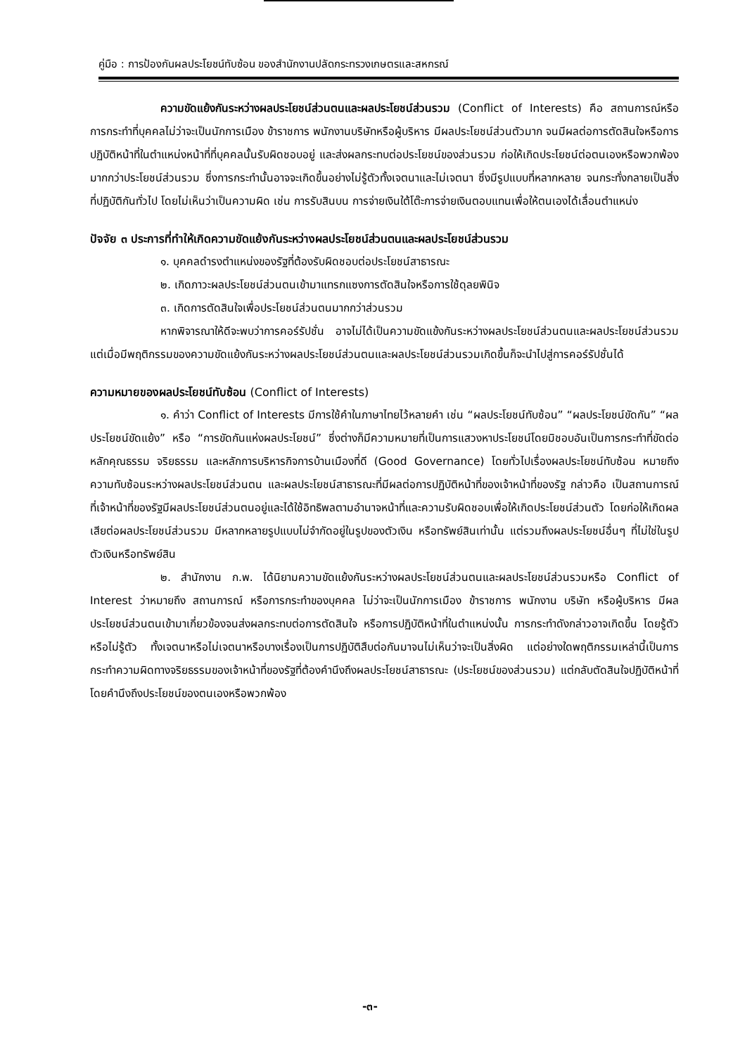คู่มือ : การป้องกันผลประโยชน์ทับซ้อน ของสำนักงานปลัดกระทรวงเกษตรและสหกรณ์
ความขัดแย้งกันระหว่างผลประโยชน์ส่วนตนและผลประโยชน์ส่วนรวม (Conflict of Interests) คือ สถานการณ์หรือการกระทำที่บุคคลไม่ว่าจะเป็นนักการเมือง ข้าราชการ พนักงานบริษัทหรือผู้บริหาร มีผลประโยชน์ส่วนตัวมาก จนมีผลต่อการตัดสินใจหรือการปฏิบัติหน้าที่ในตำแหน่งหน้าที่ที่บุคคลนั้นรับผิดชอบอยู่ และส่งผลกระทบต่อประโยชน์ของส่วนรวม ก่อให้เกิดประโยชน์ต่อตนเองหรือพวกพ้องมากกว่าประโยชน์ส่วนรวม ซึ่งการกระทำนั้นอาจจะเกิดขึ้นอย่างไม่รู้ตัวทั้งเจตนาและไม่เจตนา ซึ่งมีรูปแบบที่หลากหลาย จนกระทั่งกลายเป็นสิ่งที่ปฏิบัติกันทั่วไป โดยไม่เห็นว่าเป็นความผิด เช่น การรับสินบน การจ่ายเงินใต้โต๊ะการจ่ายเงินตอบแทนเพื่อให้ตนเองได้เลื่อนตำแหน่ง
ปัจจัย ๓ ประการที่ทำให้เกิดความขัดแย้งกันระหว่างผลประโยชน์ส่วนตนและผลประโยชน์ส่วนรวม
๑. บุคคลดำรงตำแหน่งของรัฐที่ต้องรับผิดชอบต่อประโยชน์สาธารณะ
๒. เกิดภาวะผลประโยชน์ส่วนตนเข้ามาแทรกแซงการตัดสินใจหรือการใช้ดุลยพินิจ
๓. เกิดการตัดสินใจเพื่อประโยชน์ส่วนตนมากกว่าส่วนรวม
หากพิจารณาให้ดีจะพบว่าการคอร์รัปชั่น อาจไม่ได้เป็นความขัดแข้งกันระหว่างผลประโยชน์ส่วนตนและผลประโยชน์ส่วนรวม แต่เมื่อมีพฤติกรรมของความขัดแย้งกันระหว่างผลประโยชน์ส่วนตนและผลประโยชน์ส่วนรวมเกิดขึ้นก็จะนำไปสู่การคอร์รัปชั่นได้
ความหมายของผลประโยชน์ทับซ้อน (Conflict of Interests)
๑. คำว่า Conflict of Interests มีการใช้คำในภาษาไทยไว้หลายคำ เช่น “ผลประโยชน์ทับซ้อน” “ผลประโยชน์ขัดกัน” “ผลประโยชน์ขัดแย้ง” หรือ “การขัดกันแห่งผลประโยชน์” ซึ่งต่างก็มีความหมายที่เป็นการแสวงหาประโยชน์โดยมิชอบอันเป็นการกระทำที่ขัดต่อหลักคุณธรรม จริยธรรม และหลักการบริหารกิจการบ้านเมืองที่ดี (Good Governance) โดยทั่วไปเรื่องผลประโยชน์ทับซ้อน หมายถึง ความทับซ้อนระหว่างผลประโยชน์ส่วนตน และผลประโยชน์สาธารณะที่มีผลต่อการปฏิบัติหน้าที่ของเจ้าหน้าที่ของรัฐ กล่าวคือ เป็นสถานการณ์ที่เจ้าหน้าที่ของรัฐมีผลประโยชน์ส่วนตนอยู่และได้ใช้อิทธิพลตามอำนาจหน้าที่และความรับผิดชอบเพื่อให้เกิดประโยชน์ส่วนตัว โดยก่อให้เกิดผลเสียต่อผลประโยชน์ส่วนรวม มีหลากหลายรูปแบบไม่จำกัดอยู่ในรูปของตัวเงิน หรือทรัพย์สินเท่านั้น แต่รวมถึงผลประโยชน์อื่นๆ ที่ไม่ใช่ในรูปตัวเงินหรือทรัพย์สิน
๒. สำนักงาน ก.พ. ได้นิยามความขัดแย้งกันระหว่างผลประโยชน์ส่วนตนและผลประโยชน์ส่วนรวมหรือ Conflict of Interest ว่าหมายถึง สถานการณ์ หรือการกระทำของบุคคล ไม่ว่าจะเป็นนักการเมือง ข้าราชการ พนักงาน บริษัท หรือผู้บริหาร มีผลประโยชน์ส่วนตนเข้ามาเกี่ยวข้องจนส่งผลกระทบต่อการตัดสินใจ หรือการปฏิบัติหน้าที่ในตำแหน่งนั้น การกระทำดังกล่าวอาจเกิดขึ้น โดยรู้ตัวหรือไม่รู้ตัว ทั้งเจตนาหรือไม่เจตนาหรือบางเรื่องเป็นการปฏิบัติสืบต่อกันมาจนไม่เห็นว่าจะเป็นสิ่งผิด แต่อย่างใดพฤติกรรมเหล่านี้เป็นการกระทำความผิดทางจริยธรรมของเจ้าหน้าที่ของรัฐที่ต้องคำนึงถึงผลประโยชน์สาธารณะ (ประโยชน์ของส่วนรวม) แต่กลับตัดสินใจปฏิบัติหน้าที่โดยคำนึงถึงประโยชน์ของตนเองหรือพวกพ้อง
-๓-